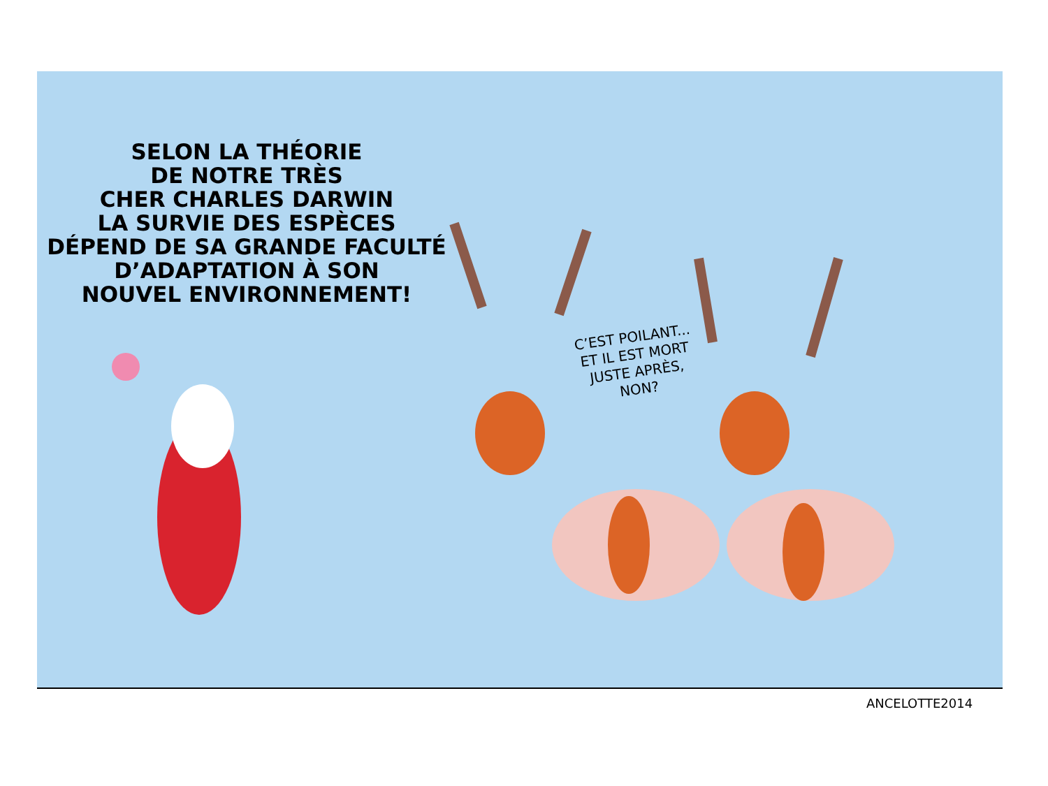SELON LA THÉORIE
DE NOTRE TRÈS
CHER CHARLES DARWIN
LA SURVIE DES ESPÈCES
DÉPEND DE SA GRANDE FACULTÉ
D’ADAPTATION À SON
NOUVEL ENVIRONNEMENT!
C’EST POILANT...
ET IL EST MORT
JUSTE APRÈS,
NON?
ANCELOTTE2014